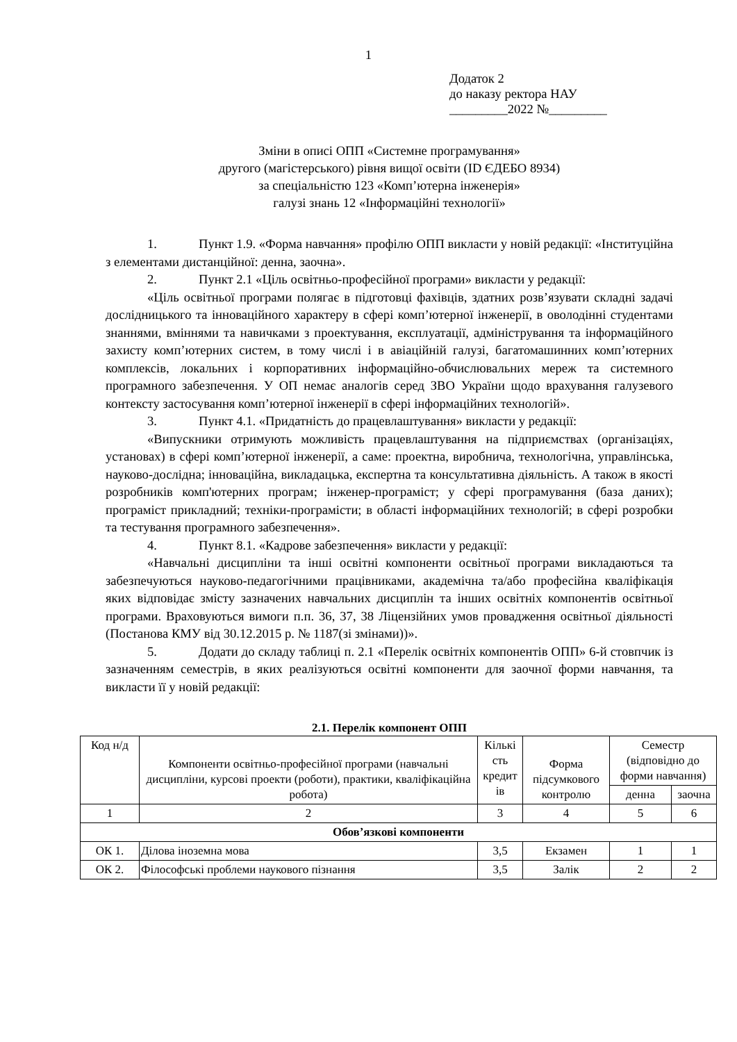1
Додаток 2
до наказу ректора НАУ
_________2022 №_________
Зміни в описі ОПП «Системне програмування»
другого (магістерського) рівня вищої освіти (ID ЄДЕБО 8934)
за спеціальністю 123 «Комп’ютерна інженерія»
галузі знань 12 «Інформаційні технології»
1. Пункт 1.9. «Форма навчання» профілю ОПП викласти у новій редакції: «Інституційна з елементами дистанційної: денна, заочна».
2. Пункт 2.1 «Ціль освітньо-професійної програми» викласти у редакції:
«Ціль освітньої програми полягає в підготовці фахівців, здатних розв’язувати складні задачі дослідницького та інноваційного характеру в сфері комп’ютерної інженерії, в оволодінні студентами знаннями, вміннями та навичками з проектування, експлуатації, адміністрування та інформаційного захисту комп’ютерних систем, в тому числі і в авіаційній галузі, багатомашинних комп’ютерних комплексів, локальних і корпоративних інформаційно-обчислювальних мереж та системного програмного забезпечення. У ОП немає аналогів серед ЗВО України щодо врахування галузевого контексту застосування комп’ютерної інженерії в сфері інформаційних технологій».
3. Пункт 4.1. «Придатність до працевлаштування» викласти у редакції:
«Випускники отримують можливість працевлаштування на підприємствах (організаціях, установах) в сфері комп’ютерної інженерії, а саме: проектна, виробнича, технологічна, управлінська, науково-дослідна; інноваційна, викладацька, експертна та консультативна діяльність. А також в якості розробників комп'ютерних програм; інженер-програміст; у сфері програмування (база даних); програміст прикладний; техніки-програмісти; в області інформаційних технологій; в сфері розробки та тестування програмного забезпечення».
4. Пункт 8.1. «Кадрове забезпечення» викласти у редакції:
«Навчальні дисципліни та інші освітні компоненти освітньої програми викладаються та забезпечуються науково-педагогічними працівниками, академічна та/або професійна кваліфікація яких відповідає змісту зазначених навчальних дисциплін та інших освітніх компонентів освітньої програми. Враховуються вимоги п.п. 36, 37, 38 Ліцензійних умов провадження освітньої діяльності (Постанова КМУ від 30.12.2015 р. № 1187(зі змінами))».
5. Додати до складу таблиці п. 2.1 «Перелік освітніх компонентів ОПП» 6-й стовпчик із зазначенням семестрів, в яких реалізуються освітні компоненти для заочної форми навчання, та викласти її у новій редакції:
2.1. Перелік компонент ОПП
| Код н/д | Компоненти освітньо-професійної програми (навчальні дисципліни, курсові проекти (роботи), практики, кваліфікаційна робота) | Кількі сть кредит ів | Форма підсумкового контролю | Семестр (відповідно до форми навчання) | |
| --- | --- | --- | --- | --- | --- |
| | | | | денна | заочна |
| 1 | 2 | 3 | 4 | 5 | 6 |
| Обов’язкові компоненти | | | | | |
| ОК 1. | Ділова іноземна мова | 3,5 | Екзамен | 1 | 1 |
| ОК 2. | Філософські проблеми наукового пізнання | 3,5 | Залік | 2 | 2 |